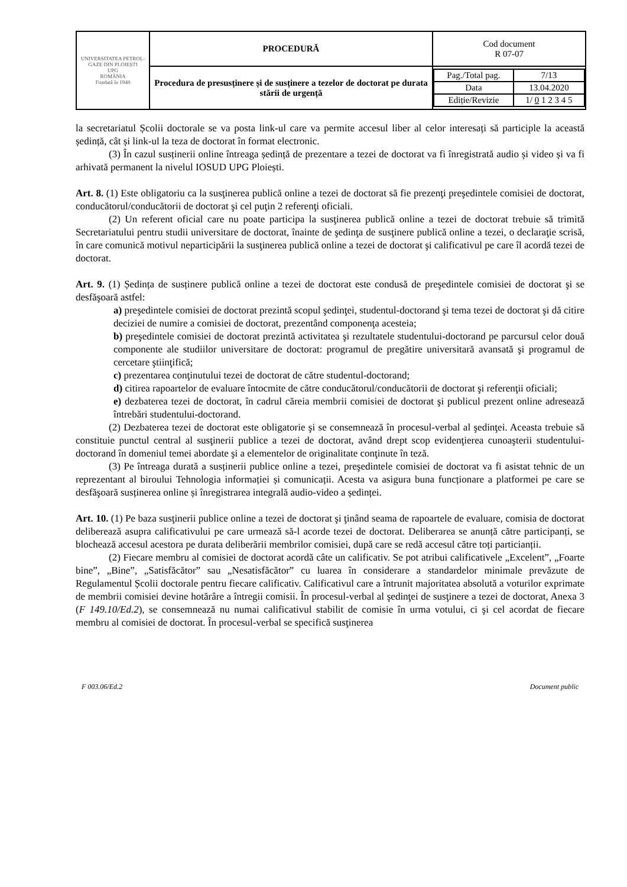| UNIVERSITATEA PETROL-GAZE DIN PLOIEȘTI UPG ROMÂNIA Fondată în 1948 | PROCEDURĂ | Cod document R 07-07 |
| | Procedura de presusținere și de susținere a tezelor de doctorat pe durata stării de urgență | / Pag./Total pag. / 7/13 / / Data / 13.04.2020 / / Ediție/Revizie / 1/ 0 1 2 3 4 5 / |
la secretariatul Școlii doctorale se va posta link-ul care va permite accesul liber al celor interesați să participle la această ședință, cât și link-ul la teza de doctorat în format electronic.
(3) În cazul susținerii online întreaga ședință de prezentare a tezei de doctorat va fi înregistrată audio și video și va fi arhivată permanent la nivelul IOSUD UPG Ploiești.
Art. 8. (1) Este obligatoriu ca la susţinerea publică online a tezei de doctorat să fie prezenţi preşedintele comisiei de doctorat, conducătorul/conducătorii de doctorat şi cel puţin 2 referenţi oficiali.
(2) Un referent oficial care nu poate participa la susţinerea publică online a tezei de doctorat trebuie să trimită Secretariatului pentru studii universitare de doctorat, înainte de şedinţa de susţinere publică online a tezei, o declaraţie scrisă, în care comunică motivul neparticipării la susţinerea publică online a tezei de doctorat şi calificativul pe care îl acordă tezei de doctorat.
Art. 9. (1) Ședința de susținere publică online a tezei de doctorat este condusă de preşedintele comisiei de doctorat şi se desfăşoară astfel:
a) preşedintele comisiei de doctorat prezintă scopul şedinţei, studentul-doctorand şi tema tezei de doctorat şi dă citire deciziei de numire a comisiei de doctorat, prezentând componenţa acesteia;
b) preşedintele comisiei de doctorat prezintă activitatea şi rezultatele studentului-doctorand pe parcursul celor două componente ale studiilor universitare de doctorat: programul de pregătire universitară avansată şi programul de cercetare ştiinţifică;
c) prezentarea conţinutului tezei de doctorat de către studentul-doctorand;
d) citirea rapoartelor de evaluare întocmite de către conducătorul/conducătorii de doctorat şi referenţii oficiali;
e) dezbaterea tezei de doctorat, în cadrul căreia membrii comisiei de doctorat şi publicul prezent online adresează întrebări studentului-doctorand.
(2) Dezbaterea tezei de doctorat este obligatorie şi se consemnează în procesul-verbal al şedinţei. Aceasta trebuie să constituie punctul central al susţinerii publice a tezei de doctorat, având drept scop evidenţierea cunoaşterii studentului-doctorand în domeniul temei abordate şi a elementelor de originalitate conţinute în teză.
(3) Pe întreaga durată a susținerii publice online a tezei, preşedintele comisiei de doctorat va fi asistat tehnic de un reprezentant al biroului Tehnologia informației și comunicații. Acesta va asigura buna funcționare a platformei pe care se desfăşoară susținerea online și înregistrarea integrală audio-video a ședinței.
Art. 10. (1) Pe baza susţinerii publice online a tezei de doctorat şi ţinând seama de rapoartele de evaluare, comisia de doctorat deliberează asupra calificativului pe care urmează să-l acorde tezei de doctorat. Deliberarea se anunță către participanți, se blochează accesul acestora pe durata deliberării membrilor comisiei, după care se redă accesul către toți particianții.
(2) Fiecare membru al comisiei de doctorat acordă câte un calificativ. Se pot atribui calificativele „Excelent”, „Foarte bine”, „Bine”, „Satisfăcător” sau „Nesatisfăcător” cu luarea în considerare a standardelor minimale prevăzute de Regulamentul Școlii doctorale pentru fiecare calificativ. Calificativul care a întrunit majoritatea absolută a voturilor exprimate de membrii comisiei devine hotărâre a întregii comisii. În procesul-verbal al şedinţei de susţinere a tezei de doctorat, Anexa 3 (F 149.10/Ed.2), se consemnează nu numai calificativul stabilit de comisie în urma votului, ci şi cel acordat de fiecare membru al comisiei de doctorat. În procesul-verbal se specifică susţinerea
F 003.06/Ed.2 Document public